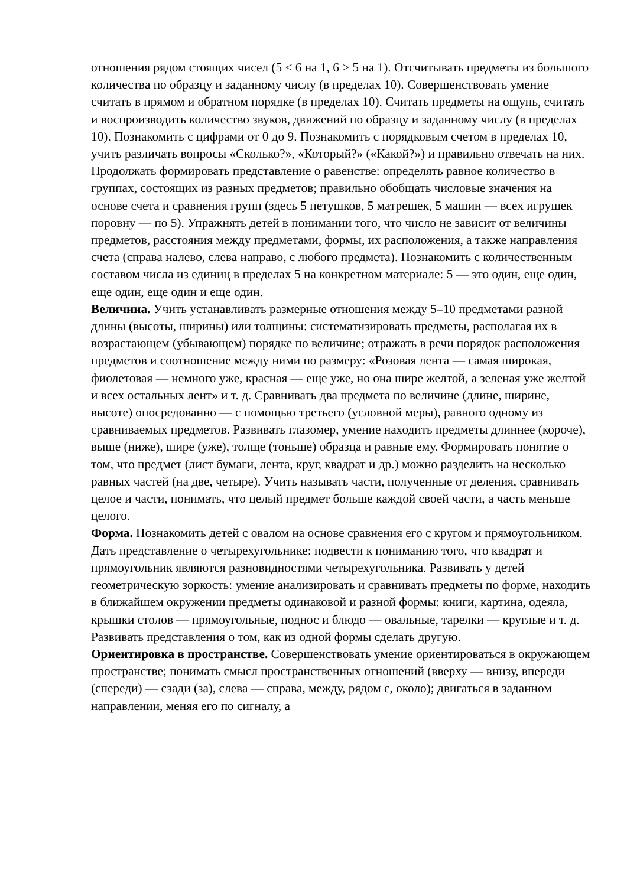отношения рядом стоящих чисел (5 < 6 на 1, 6 > 5 на 1). Отсчитывать предметы из большого количества по образцу и заданному числу (в пределах 10). Совершенствовать умение считать в прямом и обратном порядке (в пределах 10). Считать предметы на ощупь, считать и воспроизводить количество звуков, движений по образцу и заданному числу (в пределах 10). Познакомить с цифрами от 0 до 9. Познакомить с порядковым счетом в пределах 10, учить различать вопросы «Сколько?», «Который?» («Какой?») и правильно отвечать на них. Продолжать формировать представление о равенстве: определять равное количество в группах, состоящих из разных предметов; правильно обобщать числовые значения на основе счета и сравнения групп (здесь 5 петушков, 5 матрешек, 5 машин — всех игрушек поровну — по 5). Упражнять детей в понимании того, что число не зависит от величины предметов, расстояния между предметами, формы, их расположения, а также направления счета (справа налево, слева направо, с любого предмета). Познакомить с количественным составом числа из единиц в пределах 5 на конкретном материале: 5 — это один, еще один, еще один, еще один и еще один.
Величина. Учить устанавливать размерные отношения между 5–10 предметами разной длины (высоты, ширины) или толщины: систематизировать предметы, располагая их в возрастающем (убывающем) порядке по величине; отражать в речи порядок расположения предметов и соотношение между ними по размеру: «Розовая лента — самая широкая, фиолетовая — немного уже, красная — еще уже, но она шире желтой, а зеленая уже желтой и всех остальных лент» и т. д. Сравнивать два предмета по величине (длине, ширине, высоте) опосредованно — с помощью третьего (условной меры), равного одному из сравниваемых предметов. Развивать глазомер, умение находить предметы длиннее (короче), выше (ниже), шире (уже), толще (тоньше) образца и равные ему. Формировать понятие о том, что предмет (лист бумаги, лента, круг, квадрат и др.) можно разделить на несколько равных частей (на две, четыре). Учить называть части, полученные от деления, сравнивать целое и части, понимать, что целый предмет больше каждой своей части, а часть меньше целого.
Форма. Познакомить детей с овалом на основе сравнения его с кругом и прямоугольником. Дать представление о четырехугольнике: подвести к пониманию того, что квадрат и прямоугольник являются разновидностями четырехугольника. Развивать у детей геометрическую зоркость: умение анализировать и сравнивать предметы по форме, находить в ближайшем окружении предметы одинаковой и разной формы: книги, картина, одеяла, крышки столов — прямоугольные, поднос и блюдо — овальные, тарелки — круглые и т. д. Развивать представления о том, как из одной формы сделать другую.
Ориентировка в пространстве. Совершенствовать умение ориентироваться в окружающем пространстве; понимать смысл пространственных отношений (вверху — внизу, впереди (спереди) — сзади (за), слева — справа, между, рядом с, около); двигаться в заданном направлении, меняя его по сигналу, а